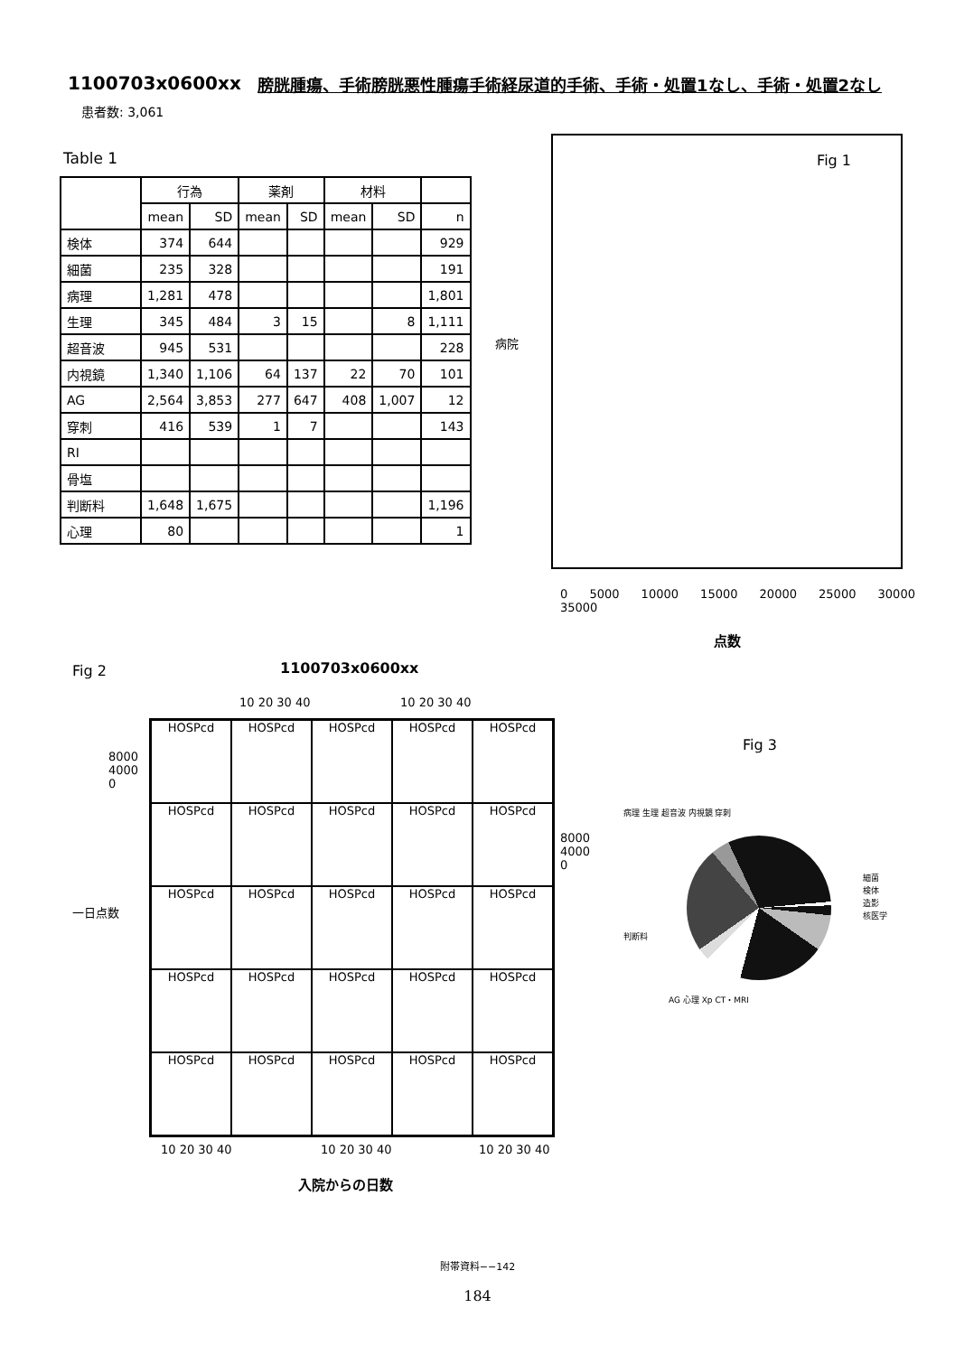1100703x0600xx 膀胱腫瘍、手術膀胱悪性腫瘍手術経尿道的手術、手術・処置1なし、手術・処置2なし
患者数: 3,061
Table 1
| | 行為 | | 薬剤 | | 材料 | | |
| --- | --- | --- | --- | --- | --- | --- | --- |
| | mean | SD | mean | SD | mean | SD | n |
| 検体 | 374 | 644 | | | | | 929 |
| 細菌 | 235 | 328 | | | | | 191 |
| 病理 | 1,281 | 478 | | | | | 1,801 |
| 生理 | 345 | 484 | 3 | 15 | | 8 | 1,111 |
| 超音波 | 945 | 531 | | | | | 228 |
| 内視鏡 | 1,340 | 1,106 | 64 | 137 | 22 | 70 | 101 |
| AG | 2,564 | 3,853 | 277 | 647 | 408 | 1,007 | 12 |
| 穿刺 | 416 | 539 | 1 | 7 | | | 143 |
| RI | | | | | | | |
| 骨塩 | | | | | | | |
| 判断料 | 1,648 | 1,675 | | | | | 1,196 |
| 心理 | 80 | | | | | | 1 |
Fig 1
病院
0 5000 10000 15000 20000 25000 30000 35000
点数
Fig 2 1100703x0600xx
10 20 30 40 10 20 30 40
一日点数
HOSPcd
HOSPcd
HOSPcd
HOSPcd
HOSPcd
HOSPcd
HOSPcd
HOSPcd
HOSPcd
HOSPcd
HOSPcd
HOSPcd
HOSPcd
HOSPcd
HOSPcd
HOSPcd
HOSPcd
HOSPcd
HOSPcd
HOSPcd
HOSPcd
HOSPcd
HOSPcd
HOSPcd
HOSPcd
8000
4000
0
8000
4000
0
10 20 30 40 10 20 30 40 10 20 30 40
入院からの日数
Fig 3
病理 生理 超音波 内視鏡 穿刺
細菌
検体
造影
核医学
判断料
AG 心理 Xp CT・MRI
附帯資料−−142
184